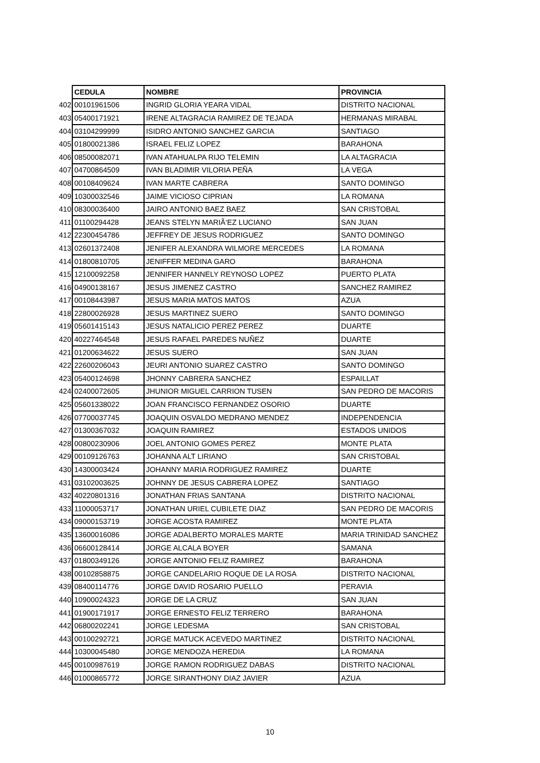| | CEDULA | NOMBRE | PROVINCIA |
| 402 | 00101961506 | INGRID GLORIA YEARA VIDAL | DISTRITO NACIONAL |
| 403 | 05400171921 | IRENE ALTAGRACIA RAMIREZ DE TEJADA | HERMANAS MIRABAL |
| 404 | 03104299999 | ISIDRO ANTONIO SANCHEZ GARCIA | SANTIAGO |
| 405 | 01800021386 | ISRAEL FELIZ LOPEZ | BARAHONA |
| 406 | 08500082071 | IVAN ATAHUALPA RIJO TELEMIN | LA ALTAGRACIA |
| 407 | 04700864509 | IVAN BLADIMIR VILORIA PEÑA | LA VEGA |
| 408 | 00108409624 | IVAN MARTE CABRERA | SANTO DOMINGO |
| 409 | 10300032546 | JAIME VICIOSO CIPRIAN | LA ROMANA |
| 410 | 08300036400 | JAIRO ANTONIO BAEZ BAEZ | SAN CRISTOBAL |
| 411 | 01100294428 | JEANS STELYN MARIÃ‘EZ LUCIANO | SAN JUAN |
| 412 | 22300454786 | JEFFREY DE JESUS RODRIGUEZ | SANTO DOMINGO |
| 413 | 02601372408 | JENIFER ALEXANDRA WILMORE MERCEDES | LA ROMANA |
| 414 | 01800810705 | JENIFFER MEDINA GARO | BARAHONA |
| 415 | 12100092258 | JENNIFER HANNELY REYNOSO LOPEZ | PUERTO PLATA |
| 416 | 04900138167 | JESUS JIMENEZ CASTRO | SANCHEZ RAMIREZ |
| 417 | 00108443987 | JESUS MARIA MATOS MATOS | AZUA |
| 418 | 22800026928 | JESUS MARTINEZ SUERO | SANTO DOMINGO |
| 419 | 05601415143 | JESUS NATALICIO PEREZ PEREZ | DUARTE |
| 420 | 40227464548 | JESUS RAFAEL PAREDES NUÑEZ | DUARTE |
| 421 | 01200634622 | JESUS SUERO | SAN JUAN |
| 422 | 22600206043 | JEURI ANTONIO SUAREZ CASTRO | SANTO DOMINGO |
| 423 | 05400124698 | JHONNY CABRERA SANCHEZ | ESPAILLAT |
| 424 | 02400072605 | JHUNIOR MIGUEL CARRION TUSEN | SAN PEDRO DE MACORIS |
| 425 | 05601338022 | JOAN FRANCISCO FERNANDEZ OSORIO | DUARTE |
| 426 | 07700037745 | JOAQUIN OSVALDO MEDRANO MENDEZ | INDEPENDENCIA |
| 427 | 01300367032 | JOAQUIN RAMIREZ | ESTADOS UNIDOS |
| 428 | 00800230906 | JOEL ANTONIO GOMES PEREZ | MONTE PLATA |
| 429 | 00109126763 | JOHANNA ALT LIRIANO | SAN CRISTOBAL |
| 430 | 14300003424 | JOHANNY MARIA RODRIGUEZ RAMIREZ | DUARTE |
| 431 | 03102003625 | JOHNNY DE JESUS CABRERA LOPEZ | SANTIAGO |
| 432 | 40220801316 | JONATHAN FRIAS SANTANA | DISTRITO NACIONAL |
| 433 | 11000053717 | JONATHAN URIEL CUBILETE DIAZ | SAN PEDRO DE MACORIS |
| 434 | 09000153719 | JORGE ACOSTA RAMIREZ | MONTE PLATA |
| 435 | 13600016086 | JORGE ADALBERTO MORALES MARTE | MARIA TRINIDAD SANCHEZ |
| 436 | 06600128414 | JORGE ALCALA BOYER | SAMANA |
| 437 | 01800349126 | JORGE ANTONIO FELIZ RAMIREZ | BARAHONA |
| 438 | 00102858875 | JORGE CANDELARIO ROQUE DE LA ROSA | DISTRITO NACIONAL |
| 439 | 08400114776 | JORGE DAVID ROSARIO PUELLO | PERAVIA |
| 440 | 10900024323 | JORGE DE LA CRUZ | SAN JUAN |
| 441 | 01900171917 | JORGE ERNESTO FELIZ TERRERO | BARAHONA |
| 442 | 06800202241 | JORGE LEDESMA | SAN CRISTOBAL |
| 443 | 00100292721 | JORGE MATUCK ACEVEDO MARTINEZ | DISTRITO NACIONAL |
| 444 | 10300045480 | JORGE MENDOZA HEREDIA | LA ROMANA |
| 445 | 00100987619 | JORGE RAMON RODRIGUEZ DABAS | DISTRITO NACIONAL |
| 446 | 01000865772 | JORGE SIRANTHONY DIAZ JAVIER | AZUA |
10